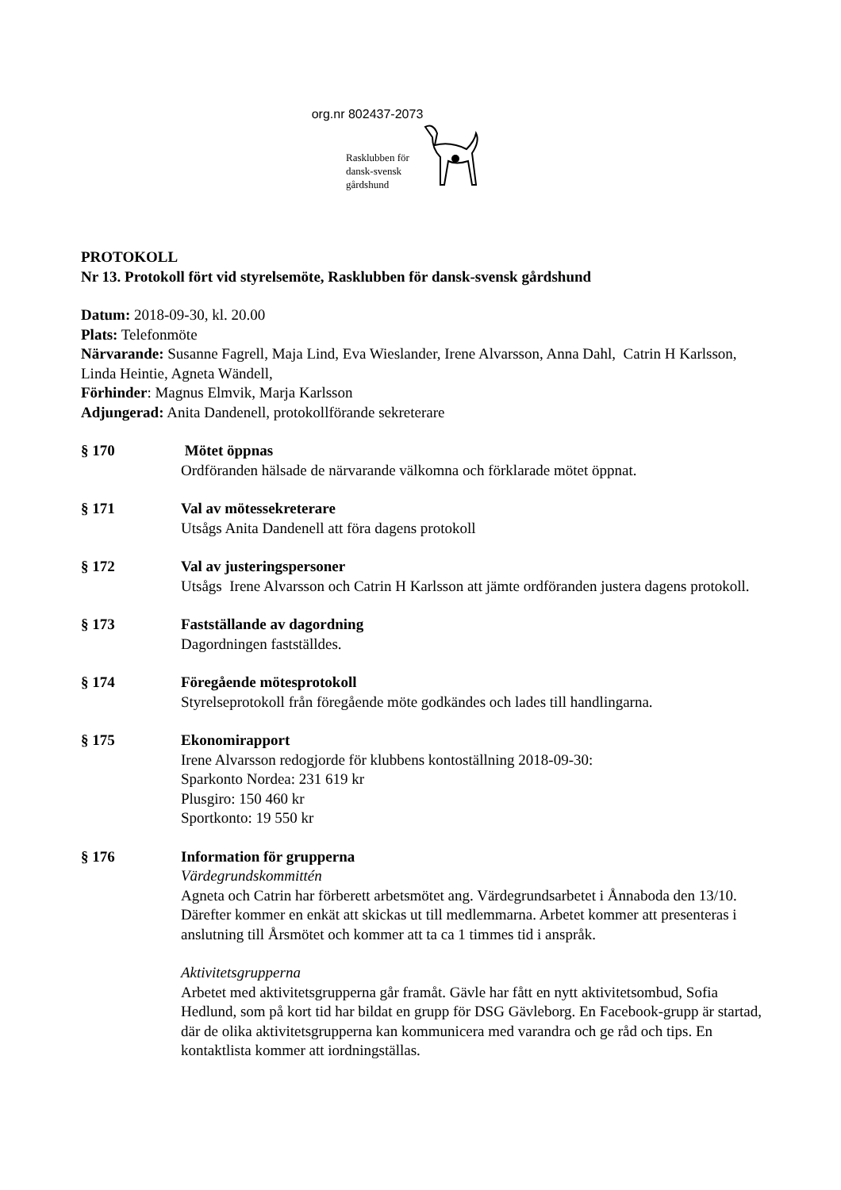org.nr 802437-2073
Rasklubben för
dansk-svensk
gårdshund
PROTOKOLL
Nr 13. Protokoll fört vid styrelsemöte, Rasklubben för dansk-svensk gårdshund
Datum: 2018-09-30, kl. 20.00
Plats: Telefonmöte
Närvarande: Susanne Fagrell, Maja Lind, Eva Wieslander, Irene Alvarsson, Anna Dahl, Catrin H Karlsson, Linda Heintie, Agneta Wändell,
Förhinder: Magnus Elmvik, Marja Karlsson
Adjungerad: Anita Dandenell, protokollförande sekreterare
§ 170 Mötet öppnas
Ordföranden hälsade de närvarande välkomna och förklarade mötet öppnat.
§ 171 Val av mötessekreterare
Utsågs Anita Dandenell att föra dagens protokoll
§ 172 Val av justeringspersoner
Utsågs Irene Alvarsson och Catrin H Karlsson att jämte ordföranden justera dagens protokoll.
§ 173 Fastställande av dagordning
Dagordningen fastställdes.
§ 174 Föregående mötesprotokoll
Styrelseprotokoll från föregående möte godkändes och lades till handlingarna.
§ 175 Ekonomirapport
Irene Alvarsson redogjorde för klubbens kontoställning 2018-09-30:
Sparkonto Nordea: 231 619 kr
Plusgiro: 150 460 kr
Sportkonto: 19 550 kr
§ 176 Information för grupperna
Värdegrundskommittén
Agneta och Catrin har förberett arbetsmötet ang. Värdegrundsarbetet i Ånnaboda den 13/10. Därefter kommer en enkät att skickas ut till medlemmarna. Arbetet kommer att presenteras i anslutning till Årsmötet och kommer att ta ca 1 timmes tid i anspråk.
Aktivitetsgrupperna
Arbetet med aktivitetsgrupperna går framåt. Gävle har fått en nytt aktivitetsombud, Sofia Hedlund, som på kort tid har bildat en grupp för DSG Gävleborg. En Facebook-grupp är startad, där de olika aktivitetsgrupperna kan kommunicera med varandra och ge råd och tips. En kontaktlista kommer att iordningställas.